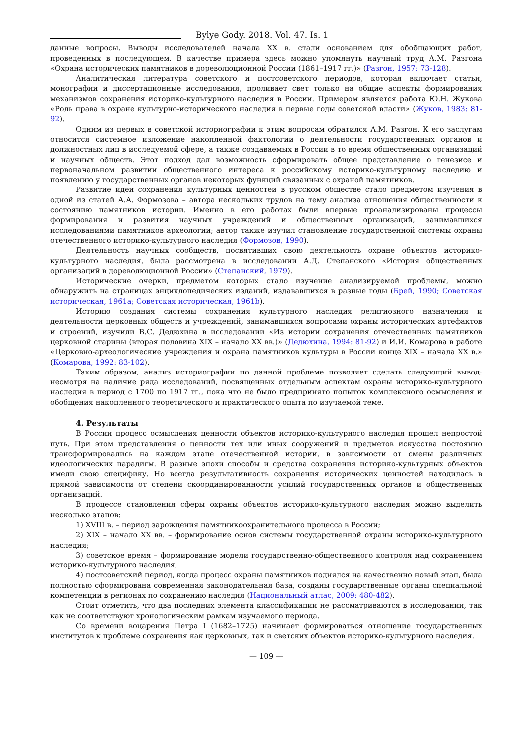Bylye Gody. 2018. Vol. 47. Is. 1
данные вопросы. Выводы исследователей начала XX в. стали основанием для обобщающих работ, проведенных в последующем. В качестве примера здесь можно упомянуть научный труд А.М. Разгона «Охрана исторических памятников в дореволюционной России (1861–1917 гг.)» (Разгон, 1957: 73-128).
Аналитическая литература советского и постсоветского периодов, которая включает статьи, монографии и диссертационные исследования, проливает свет только на общие аспекты формирования механизмов сохранения историко-культурного наследия в России. Примером является работа Ю.Н. Жукова «Роль права в охране культурно-исторического наследия в первые годы советской власти» (Жуков, 1983: 81-92).
Одним из первых в советской историографии к этим вопросам обратился А.М. Разгон. К его заслугам относится системное изложение накопленной фактологии о деятельности государственных органов и должностных лиц в исследуемой сфере, а также создаваемых в России в то время общественных организаций и научных обществ. Этот подход дал возможность сформировать общее представление о генезисе и первоначальном развитии общественного интереса к российскому историко-культурному наследию и появлению у государственных органов некоторых функций связанных с охраной памятников.
Развитие идеи сохранения культурных ценностей в русском обществе стало предметом изучения в одной из статей А.А. Формозова – автора нескольких трудов на тему анализа отношения общественности к состоянию памятников истории. Именно в его работах были впервые проанализированы процессы формирования и развития научных учреждений и общественных организаций, занимавшихся исследованиями памятников археологии; автор также изучил становление государственной системы охраны отечественного историко-культурного наследия (Формозов, 1990).
Деятельность научных сообществ, посвятивших свою деятельность охране объектов историко-культурного наследия, была рассмотрена в исследовании А.Д. Степанского «История общественных организаций в дореволюционной России» (Степанский, 1979).
Исторические очерки, предметом которых стало изучение анализируемой проблемы, можно обнаружить на страницах энциклопедических изданий, издававшихся в разные годы (Брей, 1990; Советская историческая, 1961a; Советская историческая, 1961b).
Историю создания системы сохранения культурного наследия религиозного назначения и деятельности церковных обществ и учреждений, занимавшихся вопросами охраны исторических артефактов и строений, изучили В.С. Дедюхина в исследовании «Из истории сохранения отечественных памятников церковной старины (вторая половина XIX – начало XX вв.)» (Дедюхина, 1994: 81-92) и И.И. Комарова в работе «Церковно-археологические учреждения и охрана памятников культуры в России конце XIX – начала XX в.» (Комарова, 1992: 83-102).
Таким образом, анализ историографии по данной проблеме позволяет сделать следующий вывод: несмотря на наличие ряда исследований, посвященных отдельным аспектам охраны историко-культурного наследия в период с 1700 по 1917 гг., пока что не было предпринято попыток комплексного осмысления и обобщения накопленного теоретического и практического опыта по изучаемой теме.
4. Результаты
В России процесс осмысления ценности объектов историко-культурного наследия прошел непростой путь. При этом представления о ценности тех или иных сооружений и предметов искусства постоянно трансформировались на каждом этапе отечественной истории, в зависимости от смены различных идеологических парадигм. В разные эпохи способы и средства сохранения историко-культурных объектов имели свою специфику. Но всегда результативность сохранения исторических ценностей находилась в прямой зависимости от степени скоординированности усилий государственных органов и общественных организаций.
В процессе становления сферы охраны объектов историко-культурного наследия можно выделить несколько этапов:
1) XVIII в. – период зарождения памятникоохранительного процесса в России;
2) XIX – начало XX вв. – формирование основ системы государственной охраны историко-культурного наследия;
3) советское время – формирование модели государственно-общественного контроля над сохранением историко-культурного наследия;
4) постсоветский период, когда процесс охраны памятников поднялся на качественно новый этап, была полностью сформирована современная законодательная база, созданы государственные органы специальной компетенции в регионах по сохранению наследия (Национальный атлас, 2009: 480-482).
Стоит отметить, что два последних элемента классификации не рассматриваются в исследовании, так как не соответствуют хронологическим рамкам изучаемого периода.
Со времени воцарения Петра I (1682–1725) начинает формироваться отношение государственных институтов к проблеме сохранения как церковных, так и светских объектов историко-культурного наследия.
— 109 —